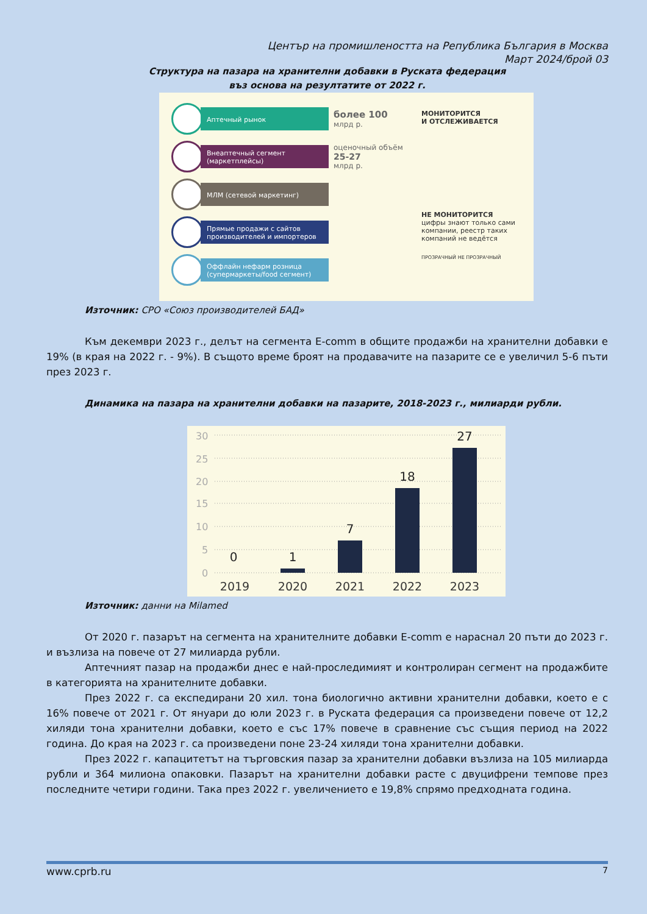Център на промишлеността на Република България в Москва
Март 2024/брой 03
Структура на пазара на хранителни добавки в Руската федерация
въз основа на резултатите от 2022 г.
Аптечный рынок
более 100
млрд р.
Внеаптечный сегмент (маркетплейсы)
оценочный объём
25-27
млрд р.
МЛМ (сетевой маркетинг)
Прямые продажи с сайтов производителей и импортеров
Оффлайн нефарм розница (супермаркеты/food сегмент)
МОНИТОРИТСЯ
И ОТСЛЕЖИВАЕТСЯ
НЕ МОНИТОРИТСЯ
цифры знают только сами компании, реестр таких компаний не ведётся
ПРОЗРАЧНЫЙ НЕ ПРОЗРАЧНЫЙ
Източник: СРО «Союз производителей БАД»
Към декември 2023 г., делът на сегмента E-comm в общите продажби на хранителни добавки е 19% (в края на 2022 г. - 9%). В същото време броят на продавачите на пазарите се е увеличил 5-6 пъти през 2023 г.
Динамика на пазара на хранителни добавки на пазарите, 2018-2023 г., милиарди рубли.
30
25
20
15
10
5
0
0
1
7
18
27
2019
2020
2021
2022
2023
Източник: данни на Milamed
От 2020 г. пазарът на сегмента на хранителните добавки E-comm е нараснал 20 пъти до 2023 г. и възлиза на повече от 27 милиарда рубли.
Аптечният пазар на продажби днес е най-проследимият и контролиран сегмент на продажбите в категорията на хранителните добавки.
През 2022 г. са експедирани 20 хил. тона биологично активни хранителни добавки, което е с 16% повече от 2021 г. От януари до юли 2023 г. в Руската федерация са произведени повече от 12,2 хиляди тона хранителни добавки, което е със 17% повече в сравнение със същия период на 2022 година. До края на 2023 г. са произведени поне 23-24 хиляди тона хранителни добавки.
През 2022 г. капацитетът на търговския пазар за хранителни добавки възлиза на 105 милиарда рубли и 364 милиона опаковки. Пазарът на хранителни добавки расте с двуцифрени темпове през последните четири години. Така през 2022 г. увеличението е 19,8% спрямо предходната година.
www.cprb.ru 7